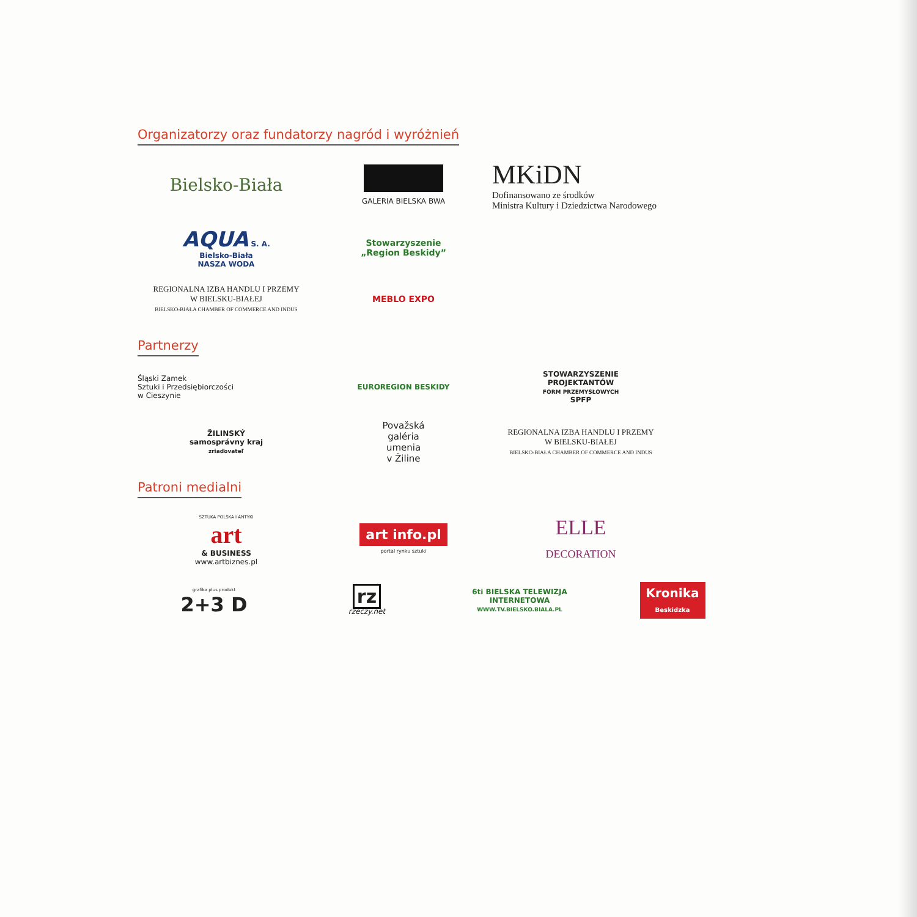Organizatorzy oraz fundatorzy nagród i wyróżnień
Bielsko-Biała
GALERIA BIELSKA BWA
MKiDN
Dofinansowano ze środków
Ministra Kultury i Dziedzictwa Narodowego
AQUA S. A.
Bielsko-Biała
NASZA WODA
Stowarzyszenie
„Region Beskidy”
REGIONALNA IZBA HANDLU I PRZEMY
W BIELSKU-BIAŁEJ
BIELSKO-BIAŁA CHAMBER OF COMMERCE AND INDUS
MEBLO EXPO
Partnerzy
Śląski Zamek
Sztuki i Przedsiębiorczości
w Cieszynie
EUROREGION BESKIDY
STOWARZYSZENIE
PROJEKTANTÓW
FORM PRZEMYSŁOWYCH
SPFP
ŽILINSKÝ
samosprávny kraj
zriaďovateľ
Považská
galéria
umenia
v Žiline
REGIONALNA IZBA HANDLU I PRZEMY
W BIELSKU-BIAŁEJ
BIELSKO-BIAŁA CHAMBER OF COMMERCE AND INDUS
Patroni medialni
SZTUKA POLSKA I ANTYKI
art
& BUSINESS
www.artbiznes.pl
art info.pl
portal rynku sztuki
ELLE
DECORATION
grafika plus produkt
2+3 D
rz
rzeczy.net
6ti BIELSKA TELEWIZJA INTERNETOWA
WWW.TV.BIELSKO.BIALA.PL
Kronika
Beskidzka